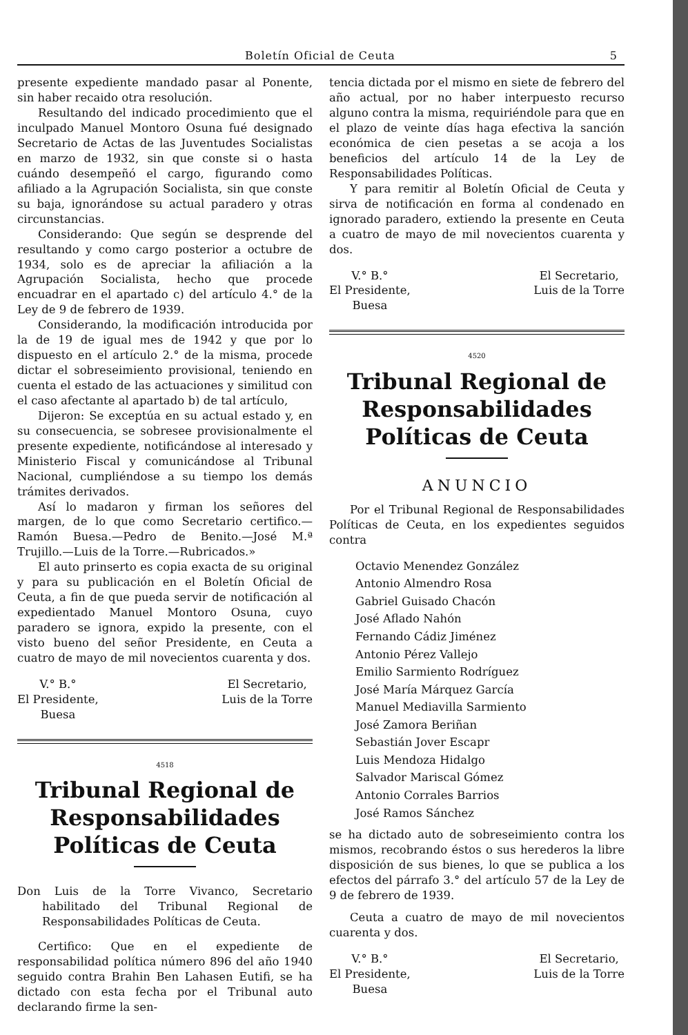Boletín Oficial de Ceuta 5
presente expediente mandado pasar al Ponente, sin haber recaido otra resolución.
Resultando del indicado procedimiento que el inculpado Manuel Montoro Osuna fué designado Secretario de Actas de las Juventudes Socialistas en marzo de 1932, sin que conste si o hasta cuándo desempeñó el cargo, figurando como afiliado a la Agrupación Socialista, sin que conste su baja, ignorándose su actual paradero y otras circunstancias.
Considerando: Que según se desprende del resultando y como cargo posterior a octubre de 1934, solo es de apreciar la afiliación a la Agrupación Socialista, hecho que procede encuadrar en el apartado c) del artículo 4.° de la Ley de 9 de febrero de 1939.
Considerando, la modificación introducida por la de 19 de igual mes de 1942 y que por lo dispuesto en el artículo 2.° de la misma, procede dictar el sobreseimiento provisional, teniendo en cuenta el estado de las actuaciones y similitud con el caso afectante al apartado b) de tal artículo,
Dijeron: Se exceptúa en su actual estado y, en su consecuencia, se sobresee provisionalmente el presente expediente, notificándose al interesado y Ministerio Fiscal y comunicándose al Tribunal Nacional, cumpliéndose a su tiempo los demás trámites derivados.
Así lo madaron y firman los señores del margen, de lo que como Secretario certifico.—Ramón Buesa.—Pedro de Benito.—José M.ª Trujillo.—Luis de la Torre.—Rubricados.»
El auto prinserto es copia exacta de su original y para su publicación en el Boletín Oficial de Ceuta, a fin de que pueda servir de notificación al expedientado Manuel Montoro Osuna, cuyo paradero se ignora, expido la presente, con el visto bueno del señor Presidente, en Ceuta a cuatro de mayo de mil novecientos cuarenta y dos.
V.° B.°
El Presidente,
Buesa
El Secretario,
Luis de la Torre
4518
Tribunal Regional de Responsabilidades Políticas de Ceuta
Don Luis de la Torre Vivanco, Secretario habilitado del Tribunal Regional de Responsabilidades Políticas de Ceuta.
Certifico: Que en el expediente de responsabilidad política número 896 del año 1940 seguido contra Brahin Ben Lahasen Eutifi, se ha dictado con esta fecha por el Tribunal auto declarando firme la sen-
tencia dictada por el mismo en siete de febrero del año actual, por no haber interpuesto recurso alguno contra la misma, requiriéndole para que en el plazo de veinte días haga efectiva la sanción económica de cien pesetas a se acoja a los beneficios del artículo 14 de la Ley de Responsabilidades Políticas.
Y para remitir al Boletín Oficial de Ceuta y sirva de notificación en forma al condenado en ignorado paradero, extiendo la presente en Ceuta a cuatro de mayo de mil novecientos cuarenta y dos.
V.° B.°
El Presidente,
Buesa
El Secretario,
Luis de la Torre
4520
Tribunal Regional de Responsabilidades Políticas de Ceuta
ANUNCIO
Por el Tribunal Regional de Responsabilidades Políticas de Ceuta, en los expedientes seguidos contra
Octavio Menendez González
Antonio Almendro Rosa
Gabriel Guisado Chacón
José Aflado Nahón
Fernando Cádiz Jiménez
Antonio Pérez Vallejo
Emilio Sarmiento Rodríguez
José María Márquez García
Manuel Mediavilla Sarmiento
José Zamora Beriñan
Sebastián Jover Escapr
Luis Mendoza Hidalgo
Salvador Mariscal Gómez
Antonio Corrales Barrios
José Ramos Sánchez
se ha dictado auto de sobreseimiento contra los mismos, recobrando éstos o sus herederos la libre disposición de sus bienes, lo que se publica a los efectos del párrafo 3.° del artículo 57 de la Ley de 9 de febrero de 1939.
Ceuta a cuatro de mayo de mil novecientos cuarenta y dos.
V.° B.°
El Presidente,
Buesa
El Secretario,
Luis de la Torre